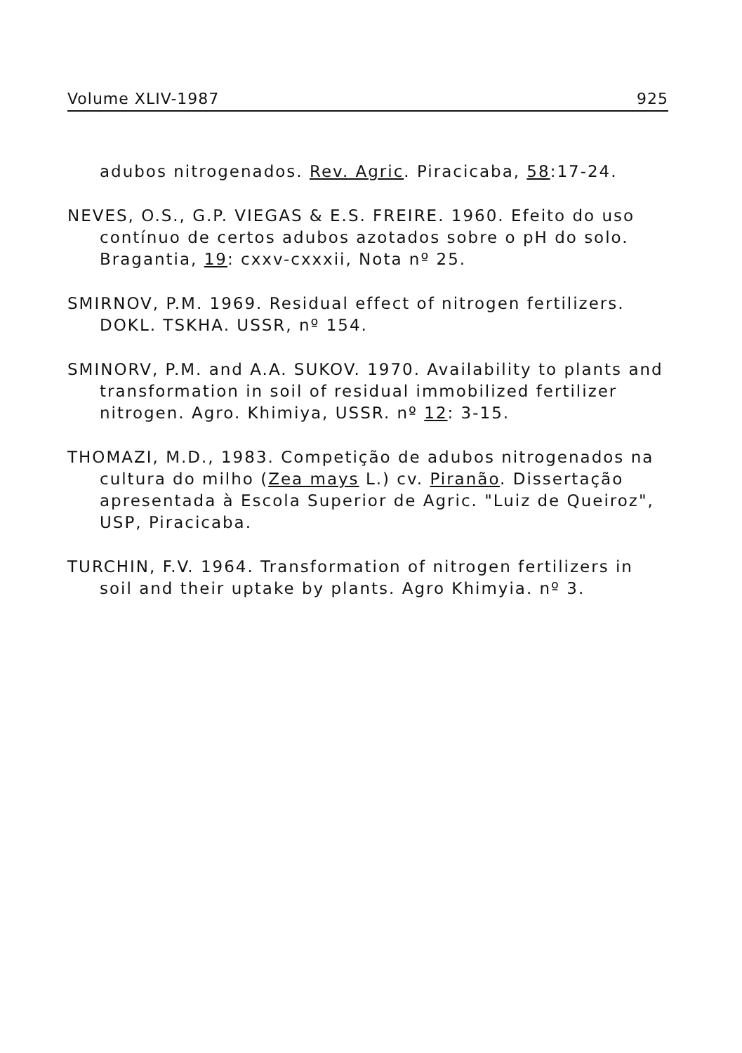Volume XLIV-1987 925
adubos nitrogenados. Rev. Agric. Piracicaba, 58:17-24.
NEVES, O.S., G.P. VIEGAS & E.S. FREIRE. 1960. Efeito do uso contínuo de certos adubos azotados sobre o pH do solo. Bragantia, 19: cxxv-cxxxii, Nota nº 25.
SMIRNOV, P.M. 1969. Residual effect of nitrogen fertilizers. DOKL. TSKHA. USSR, nº 154.
SMINORV, P.M. and A.A. SUKOV. 1970. Availability to plants and transformation in soil of residual immobilized fertilizer nitrogen. Agro. Khimiya, USSR. nº 12: 3-15.
THOMAZI, M.D., 1983. Competição de adubos nitrogenados na cultura do milho (Zea mays L.) cv. Piranão. Dissertação apresentada à Escola Superior de Agric. "Luiz de Queiroz", USP, Piracicaba.
TURCHIN, F.V. 1964. Transformation of nitrogen fertilizers in soil and their uptake by plants. Agro Khimyia. nº 3.